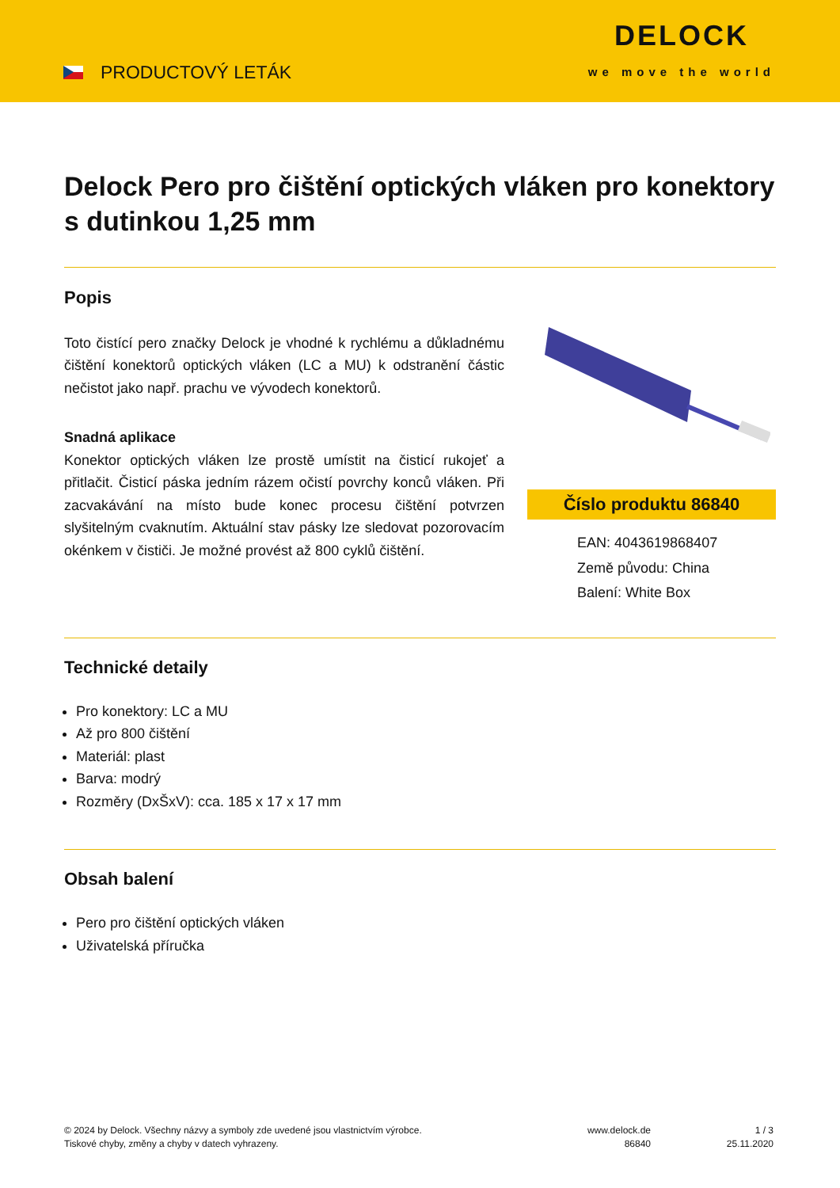PRODUCTOVÝ LETÁK
DELOCK
we move the world
Delock Pero pro čištění optických vláken pro konektory s dutinkou 1,25 mm
Popis
Toto čistící pero značky Delock je vhodné k rychlému a důkladnému čištění konektorů optických vláken (LC a MU) k odstranění částic nečistot jako např. prachu ve vývodech konektorů.
Snadná aplikace
Konektor optických vláken lze prostě umístit na čisticí rukojeť a přitlačit. Čisticí páska jedním rázem očistí povrchy konců vláken. Při zacvakávání na místo bude konec procesu čištění potvrzen slyšitelným cvaknutím. Aktuální stav pásky lze sledovat pozorovacím okénkem v čističi. Je možné provést až 800 cyklů čištění.
Číslo produktu 86840
EAN: 4043619868407
Země původu: China
Balení: White Box
Technické detaily
Pro konektory: LC a MU
Až pro 800 čištění
Materiál: plast
Barva: modrý
Rozměry (DxŠxV): cca. 185 x 17 x 17 mm
Obsah balení
Pero pro čištění optických vláken
Uživatelská příručka
© 2024 by Delock. Všechny názvy a symboly zde uvedené jsou vlastnictvím výrobce.
Tiskové chyby, změny a chyby v datech vyhrazeny.
www.delock.de
86840
1 / 3
25.11.2020